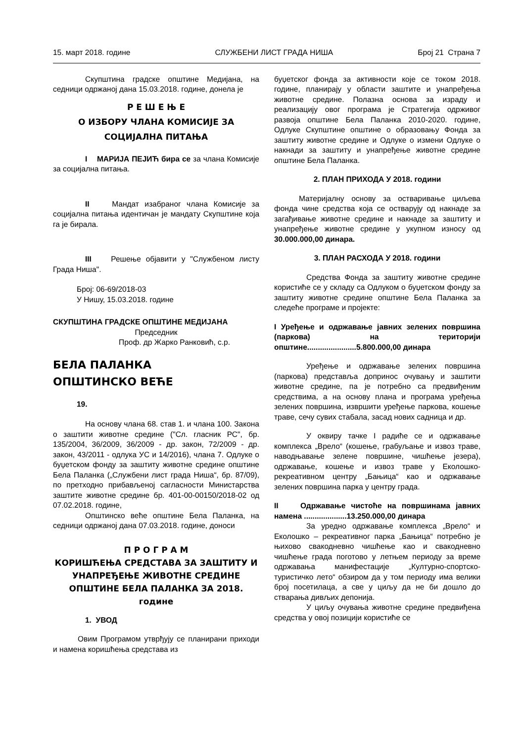15. март 2018. године СЛУЖБЕНИ ЛИСТ ГРАДА НИША Број 21 Страна 7
Скупштина градске општине Медијана, на седници одржаној дана 15.03.2018. године, донела је
Р Е Ш Е Њ Е
О ИЗБОРУ ЧЛАНА КОМИСИЈЕ ЗА СОЦИЈАЛНА ПИТАЊА
I МАРИЈА ПЕЈИЋ бира се за члана Комисије за социјална питања.
II Мандат изабраног члана Комисије за социјална питања идентичан је мандату Скупштине која га је бирала.
III Решење објавити у "Службеном листу Града Ниша".
Број: 06-69/2018-03
У Нишу, 15.03.2018. године
СКУПШТИНА ГРАДСКЕ ОПШТИНЕ МЕДИЈАНА
Председник
Проф. др Жарко Ранковић, с.р.
БЕЛА ПАЛАНКА
ОПШТИНСКО ВЕЋЕ
19.
На основу члана 68. став 1. и члана 100. Закона о заштити животне средине ("Сл. гласник РС", бр. 135/2004, 36/2009, 36/2009 - др. закон, 72/2009 - др. закон, 43/2011 - одлука УС и 14/2016), члана 7. Одлуке о буџетском фонду за заштиту животне средине општине Бела Паланка („Службени лист града Ниша“, бр. 87/09), по претходно прибављеној сагласности Министарства заштите животне средине бр. 401-00-00150/2018-02 од 07.02.2018. године,
Општинско веће општине Бела Паланка, на седници одржаној дана 07.03.2018. године, доноси
П Р О Г Р А М
КОРИШЋЕЊА СРЕДСТАВА ЗА ЗАШТИТУ И УНАПРЕЂЕЊЕ ЖИВОТНЕ СРЕДИНЕ ОПШТИНЕ БЕЛА ПАЛАНКА ЗА 2018. године
1. УВОД
Овим Програмом утврђују се планирани приходи и намена коришћења средстава из
буџетског фонда за активности које се током 2018. године, планирају у области заштите и унапређења животне средине. Полазна основа за израду и реализацију овог програма је Стратегија одрживог развоја општине Бела Паланка 2010-2020. године, Одлуке Скупштине општине о образовању Фонда за заштиту животне средине и Одлуке о измени Одлуке о накнади за заштиту и унапређење животне средине општине Бела Паланка.
2. ПЛАН ПРИХОДА У 2018. години
Материјалну основу за остваривање циљева фонда чине средства која се остварују од накнаде за загађивање животне средине и накнаде за заштиту и унапређење животне средине у укупном износу од 30.000.000,00 динара.
3. ПЛАН РАСХОДА У 2018. години
Средства Фонда за заштиту животне средине користиће се у складу са Одлуком о буџетском фонду за заштиту животне средине општине Бела Паланка за следеће програме и пројекте:
I Уређење и одржавање јавних зелених површина (паркова) на територији општине.......................5.800.000,00 динара
Уређење и одржавање зелених површина (паркова) представља допринос очувању и заштити животне средине, па је потребно са предвиђеним средствима, а на основу плана и програма уређења зелених површина, извршити уређење паркова, кошење траве, сечу сувих стабала, засад нових садница и др.
У оквиру тачке I радиће се и одржавање комплекса „Врело“ (кошење, грабуљање и извоз траве, наводњавање зелене површине, чишћење језера), одржавање, кошење и извоз траве у Еколошко-рекреативном центру „Бањица“ као и одржавање зелених површина парка у центру града.
II Одржавање чистоће на површинама јавних намена ....................13.250.000,00 динара
За уредно одржавање комплекса „Врело“ и Еколошко – рекреативног парка „Бањица“ потребно је њихово свакодневно чишћење као и свакодневно чишћење града поготово у летњем периоду за време одржавања манифестације „Културно-спортско-туристичко лето“ обзиром да у том периоду има велики број посетилаца, а све у циљу да не би дошло до стварања дивљих депонија.
У циљу очувања животне средине предвиђена средства у овој позицији користиће се